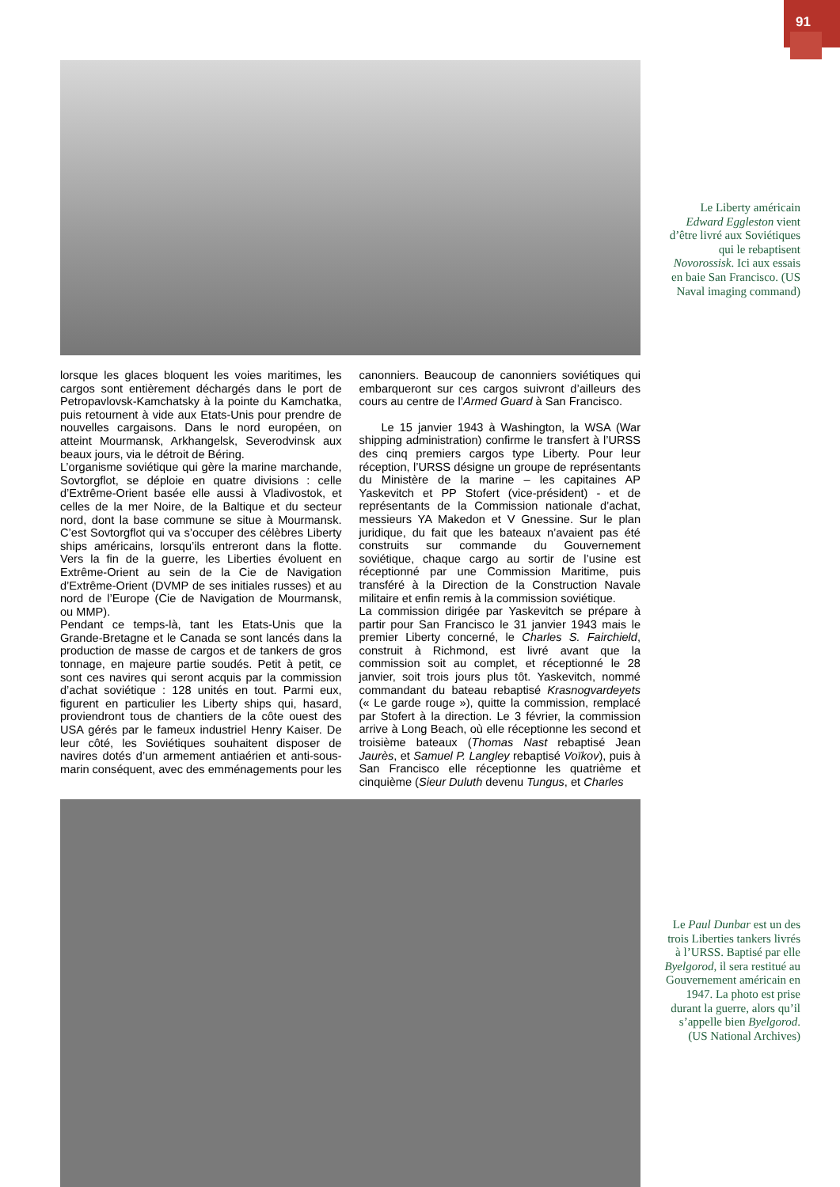91
Le Liberty américain Edward Eggleston vient d’être livré aux Soviétiques qui le rebaptisent Novorossisk. Ici aux essais en baie San Francisco. (US Naval imaging command)
lorsque les glaces bloquent les voies maritimes, les cargos sont entièrement déchargés dans le port de Petropavlovsk-Kamchatsky à la pointe du Kamchatka, puis retournent à vide aux Etats-Unis pour prendre de nouvelles cargaisons. Dans le nord européen, on atteint Mourmansk, Arkhangelsk, Severodvinsk aux beaux jours, via le détroit de Béring.
L’organisme soviétique qui gère la marine marchande, Sovtorgflot, se déploie en quatre divisions : celle d’Extrême-Orient basée elle aussi à Vladivostok, et celles de la mer Noire, de la Baltique et du secteur nord, dont la base commune se situe à Mourmansk. C’est Sovtorgflot qui va s’occuper des célèbres Liberty ships américains, lorsqu’ils entreront dans la flotte. Vers la fin de la guerre, les Liberties évoluent en Extrême-Orient au sein de la Cie de Navigation d’Extrême-Orient (DVMP de ses initiales russes) et au nord de l’Europe (Cie de Navigation de Mourmansk, ou MMP).
Pendant ce temps-là, tant les Etats-Unis que la Grande-Bretagne et le Canada se sont lancés dans la production de masse de cargos et de tankers de gros tonnage, en majeure partie soudés. Petit à petit, ce sont ces navires qui seront acquis par la commission d’achat soviétique : 128 unités en tout. Parmi eux, figurent en particulier les Liberty ships qui, hasard, proviendront tous de chantiers de la côte ouest des USA gérés par le fameux industriel Henry Kaiser. De leur côté, les Soviétiques souhaitent disposer de navires dotés d’un armement antiaérien et anti-sous-marin conséquent, avec des emménagements pour les canonniers. Beaucoup de canonniers soviétiques qui embarqueront sur ces cargos suivront d’ailleurs des cours au centre de l’Armed Guard à San Francisco.
Le 15 janvier 1943 à Washington, la WSA (War shipping administration) confirme le transfert à l’URSS des cinq premiers cargos type Liberty. Pour leur réception, l’URSS désigne un groupe de représentants du Ministère de la marine – les capitaines AP Yaskevitch et PP Stofert (vice-président) - et de représentants de la Commission nationale d’achat, messieurs YA Makedon et V Gnessine. Sur le plan juridique, du fait que les bateaux n’avaient pas été construits sur commande du Gouvernement soviétique, chaque cargo au sortir de l’usine est réceptionné par une Commission Maritime, puis transféré à la Direction de la Construction Navale militaire et enfin remis à la commission soviétique.
La commission dirigée par Yaskevitch se prépare à partir pour San Francisco le 31 janvier 1943 mais le premier Liberty concerné, le Charles S. Fairchield, construit à Richmond, est livré avant que la commission soit au complet, et réceptionné le 28 janvier, soit trois jours plus tôt. Yaskevitch, nommé commandant du bateau rebaptisé Krasnogvardeyets (« Le garde rouge »), quitte la commission, remplacé par Stofert à la direction. Le 3 février, la commission arrive à Long Beach, où elle réceptionne les second et troisième bateaux (Thomas Nast rebaptisé Jean Jaurès, et Samuel P. Langley rebaptisé Voïkov), puis à San Francisco elle réceptionne les quatrième et cinquième (Sieur Duluth devenu Tungus, et Charles
Le Paul Dunbar est un des trois Liberties tankers livrés à l’URSS. Baptisé par elle Byelgorod, il sera restitué au Gouvernement américain en 1947. La photo est prise durant la guerre, alors qu’il s’appelle bien Byelgorod. (US National Archives)